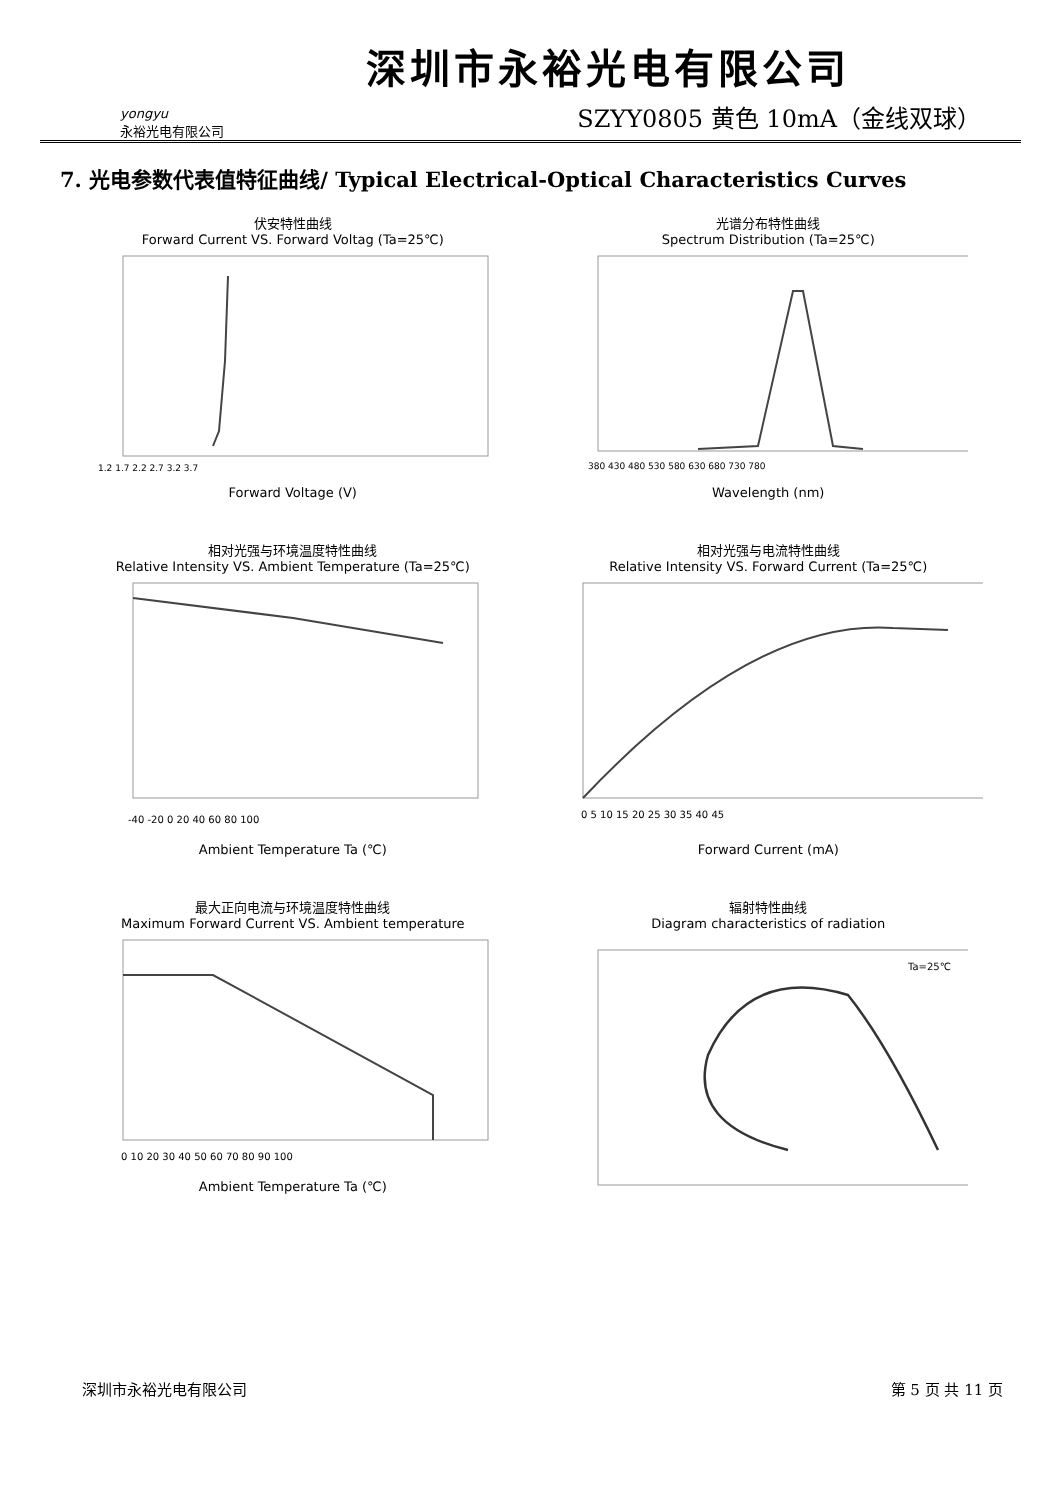yongyu
永裕光电有限公司
深圳市永裕光电有限公司
SZYY0805 黄色 10mA（金线双球）
7. 光电参数代表值特征曲线/ Typical Electrical-Optical Characteristics Curves
伏安特性曲线
Forward Current VS. Forward Voltag (Ta=25℃)
1.2 1.7 2.2 2.7 3.2 3.7
Forward Voltage (V)
光谱分布特性曲线
Spectrum Distribution (Ta=25℃)
380 430 480 530 580 630 680 730 780
Wavelength (nm)
相对光强与环境温度特性曲线
Relative Intensity VS. Ambient Temperature (Ta=25℃)
-40 -20 0 20 40 60 80 100
Ambient Temperature Ta (℃)
相对光强与电流特性曲线
Relative Intensity VS. Forward Current (Ta=25℃)
0 5 10 15 20 25 30 35 40 45
Forward Current (mA)
最大正向电流与环境温度特性曲线
Maximum Forward Current VS. Ambient temperature
0 10 20 30 40 50 60 70 80 90 100
Ambient Temperature Ta (℃)
辐射特性曲线
Diagram characteristics of radiation
Ta=25℃
深圳市永裕光电有限公司 第 5 页 共 11 页